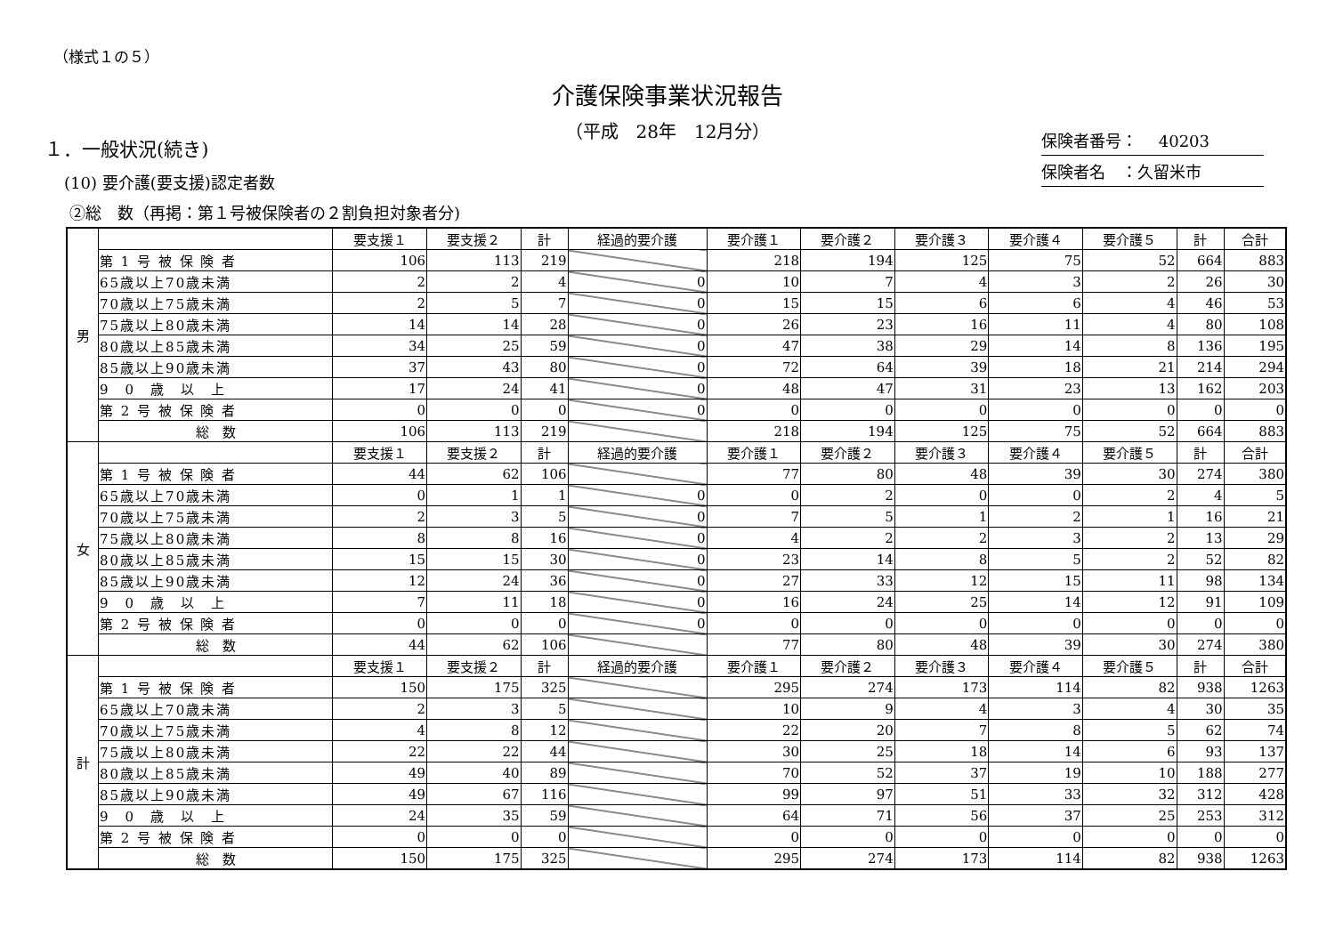（様式１の５）
介護保険事業状況報告
（平成　28年　12月分）
保険者番号：　 40203
保険者名　：久留米市
１．一般状況(続き)
(10) 要介護(要支援)認定者数
②総　数（再掲：第１号被保険者の２割負担対象者分)
| 男 | | 要支援１ | 要支援２ | 計 | 経過的要介護 | 要介護１ | 要介護２ | 要介護３ | 要介護４ | 要介護５ | 計 | 合計 |
| | 第 1 号 被 保 険 者 | 106 | 113 | 219 | | 218 | 194 | 125 | 75 | 52 | 664 | 883 |
| | 65歳以上70歳未満 | 2 | 2 | 4 | 0 | 10 | 7 | 4 | 3 | 2 | 26 | 30 |
| | 70歳以上75歳未満 | 2 | 5 | 7 | 0 | 15 | 15 | 6 | 6 | 4 | 46 | 53 |
| | 75歳以上80歳未満 | 14 | 14 | 28 | 0 | 26 | 23 | 16 | 11 | 4 | 80 | 108 |
| | 80歳以上85歳未満 | 34 | 25 | 59 | 0 | 47 | 38 | 29 | 14 | 8 | 136 | 195 |
| | 85歳以上90歳未満 | 37 | 43 | 80 | 0 | 72 | 64 | 39 | 18 | 21 | 214 | 294 |
| | 9 0 歳 以 上 | 17 | 24 | 41 | 0 | 48 | 47 | 31 | 23 | 13 | 162 | 203 |
| | 第 2 号 被 保 険 者 | 0 | 0 | 0 | 0 | 0 | 0 | 0 | 0 | 0 | 0 | 0 |
| | 総 数 | 106 | 113 | 219 | | 218 | 194 | 125 | 75 | 52 | 664 | 883 |
| 女 | | 要支援１ | 要支援２ | 計 | 経過的要介護 | 要介護１ | 要介護２ | 要介護３ | 要介護４ | 要介護５ | 計 | 合計 |
| | 第 1 号 被 保 険 者 | 44 | 62 | 106 | | 77 | 80 | 48 | 39 | 30 | 274 | 380 |
| | 65歳以上70歳未満 | 0 | 1 | 1 | 0 | 0 | 2 | 0 | 0 | 2 | 4 | 5 |
| | 70歳以上75歳未満 | 2 | 3 | 5 | 0 | 7 | 5 | 1 | 2 | 1 | 16 | 21 |
| | 75歳以上80歳未満 | 8 | 8 | 16 | 0 | 4 | 2 | 2 | 3 | 2 | 13 | 29 |
| | 80歳以上85歳未満 | 15 | 15 | 30 | 0 | 23 | 14 | 8 | 5 | 2 | 52 | 82 |
| | 85歳以上90歳未満 | 12 | 24 | 36 | 0 | 27 | 33 | 12 | 15 | 11 | 98 | 134 |
| | 9 0 歳 以 上 | 7 | 11 | 18 | 0 | 16 | 24 | 25 | 14 | 12 | 91 | 109 |
| | 第 2 号 被 保 険 者 | 0 | 0 | 0 | 0 | 0 | 0 | 0 | 0 | 0 | 0 | 0 |
| | 総 数 | 44 | 62 | 106 | | 77 | 80 | 48 | 39 | 30 | 274 | 380 |
| 計 | | 要支援１ | 要支援２ | 計 | 経過的要介護 | 要介護１ | 要介護２ | 要介護３ | 要介護４ | 要介護５ | 計 | 合計 |
| | 第 1 号 被 保 険 者 | 150 | 175 | 325 | | 295 | 274 | 173 | 114 | 82 | 938 | 1263 |
| | 65歳以上70歳未満 | 2 | 3 | 5 | | 10 | 9 | 4 | 3 | 4 | 30 | 35 |
| | 70歳以上75歳未満 | 4 | 8 | 12 | | 22 | 20 | 7 | 8 | 5 | 62 | 74 |
| | 75歳以上80歳未満 | 22 | 22 | 44 | | 30 | 25 | 18 | 14 | 6 | 93 | 137 |
| | 80歳以上85歳未満 | 49 | 40 | 89 | | 70 | 52 | 37 | 19 | 10 | 188 | 277 |
| | 85歳以上90歳未満 | 49 | 67 | 116 | | 99 | 97 | 51 | 33 | 32 | 312 | 428 |
| | 9 0 歳 以 上 | 24 | 35 | 59 | | 64 | 71 | 56 | 37 | 25 | 253 | 312 |
| | 第 2 号 被 保 険 者 | 0 | 0 | 0 | | 0 | 0 | 0 | 0 | 0 | 0 | 0 |
| | 総 数 | 150 | 175 | 325 | | 295 | 274 | 173 | 114 | 82 | 938 | 1263 |